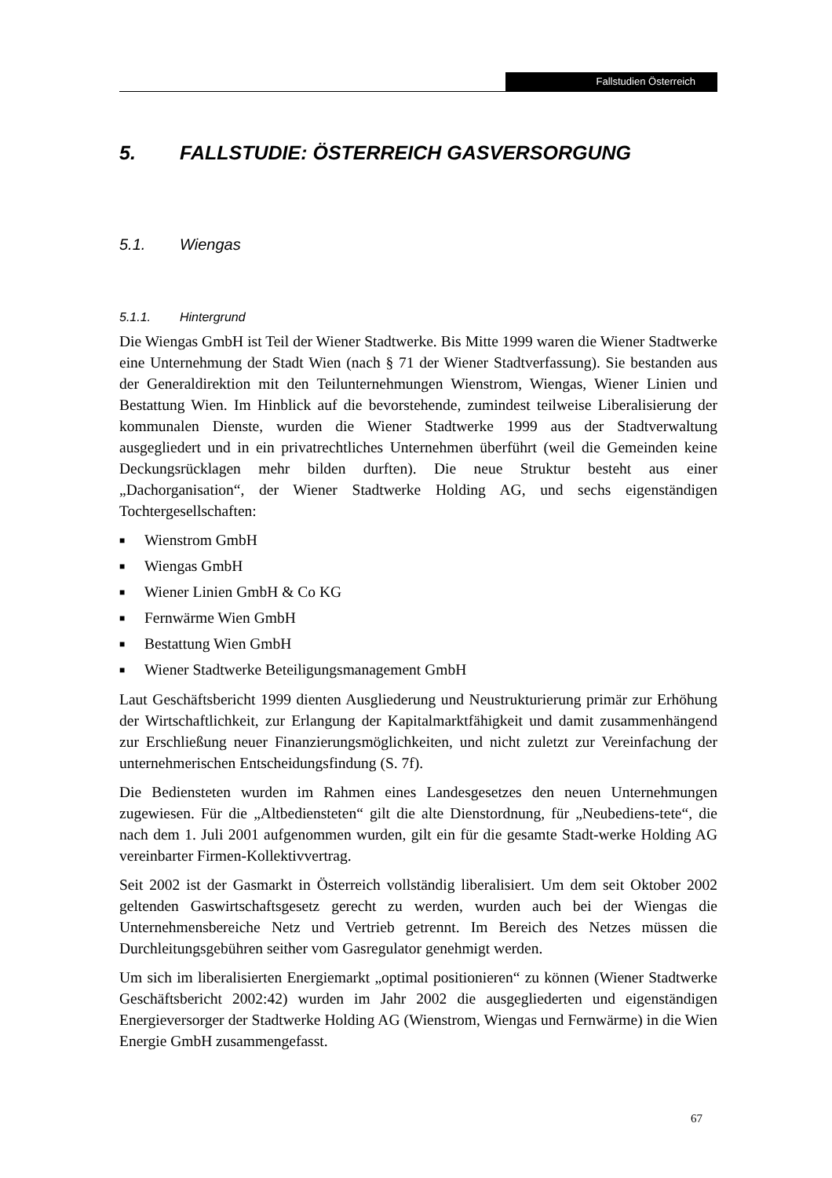Fallstudien Österreich
5. FALLSTUDIE: ÖSTERREICH GASVERSORGUNG
5.1. Wiengas
5.1.1. Hintergrund
Die Wiengas GmbH ist Teil der Wiener Stadtwerke. Bis Mitte 1999 waren die Wiener Stadtwerke eine Unternehmung der Stadt Wien (nach § 71 der Wiener Stadtverfassung). Sie bestanden aus der Generaldirektion mit den Teilunternehmungen Wienstrom, Wiengas, Wiener Linien und Bestattung Wien. Im Hinblick auf die bevorstehende, zumindest teilweise Liberalisierung der kommunalen Dienste, wurden die Wiener Stadtwerke 1999 aus der Stadtverwaltung ausgegliedert und in ein privatrechtliches Unternehmen überführt (weil die Gemeinden keine Deckungsrücklagen mehr bilden durften). Die neue Struktur besteht aus einer „Dachorganisation“, der Wiener Stadtwerke Holding AG, und sechs eigenständigen Tochtergesellschaften:
■ Wienstrom GmbH
■ Wiengas GmbH
■ Wiener Linien GmbH & Co KG
■ Fernwärme Wien GmbH
■ Bestattung Wien GmbH
■ Wiener Stadtwerke Beteiligungsmanagement GmbH
Laut Geschäftsbericht 1999 dienten Ausgliederung und Neustrukturierung primär zur Erhöhung der Wirtschaftlichkeit, zur Erlangung der Kapitalmarktfähigkeit und damit zusammenhängend zur Erschließung neuer Finanzierungsmöglichkeiten, und nicht zuletzt zur Vereinfachung der unternehmerischen Entscheidungsfindung (S. 7f).
Die Bediensteten wurden im Rahmen eines Landesgesetzes den neuen Unternehmungen zugewiesen. Für die „Altbediensteten“ gilt die alte Dienstordnung, für „Neubediens-tete“, die nach dem 1. Juli 2001 aufgenommen wurden, gilt ein für die gesamte Stadt-werke Holding AG vereinbarter Firmen-Kollektivvertrag.
Seit 2002 ist der Gasmarkt in Österreich vollständig liberalisiert. Um dem seit Oktober 2002 geltenden Gaswirtschaftsgesetz gerecht zu werden, wurden auch bei der Wiengas die Unternehmensbereiche Netz und Vertrieb getrennt. Im Bereich des Netzes müssen die Durchleitungsgebühren seither vom Gasregulator genehmigt werden.
Um sich im liberalisierten Energiemarkt „optimal positionieren“ zu können (Wiener Stadtwerke Geschäftsbericht 2002:42) wurden im Jahr 2002 die ausgegliederten und eigenständigen Energieversorger der Stadtwerke Holding AG (Wienstrom, Wiengas und Fernwärme) in die Wien Energie GmbH zusammengefasst.
67